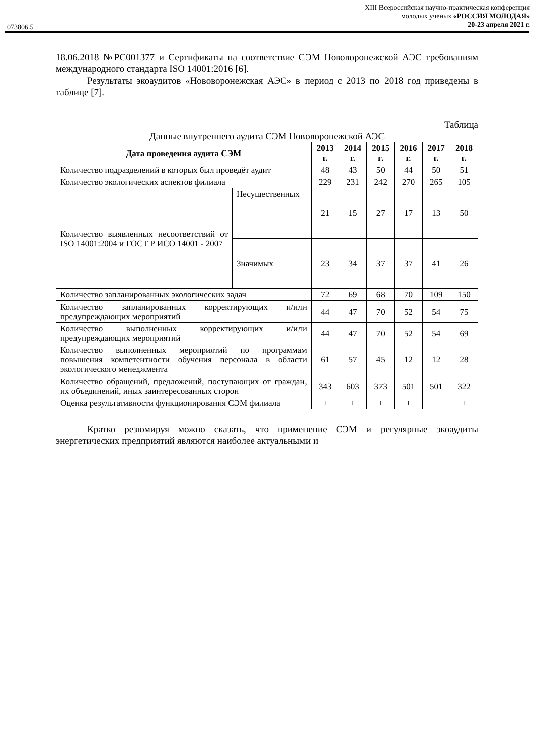XIII Всероссийская научно-практическая конференция
молодых ученых «РОССИЯ МОЛОДАЯ»
20-23 апреля 2021 г.
073806.5
18.06.2018 №РС001377 и Сертификаты на соответствие СЭМ Нововоронежской АЭС требованиям международного стандарта ISO 14001:2016 [6].
Результаты экоаудитов «Нововоронежская АЭС» в период с 2013 по 2018 год приведены в таблице [7].
Таблица
Данные внутреннего аудита СЭМ Нововоронежской АЭС
| Дата проведения аудита СЭМ | | 2013 г. | 2014 г. | 2015 г. | 2016 г. | 2017 г. | 2018 г. |
| --- | --- | --- | --- | --- | --- | --- | --- |
| Количество подразделений в которых был проведёт аудит | | 48 | 43 | 50 | 44 | 50 | 51 |
| Количество экологических аспектов филиала | | 229 | 231 | 242 | 270 | 265 | 105 |
| Количество выявленных несоответствий от ISO 14001:2004 и ГОСТ Р ИСО 14001 - 2007 | Несущественных | 21 | 15 | 27 | 17 | 13 | 50 |
| | Значимых | 23 | 34 | 37 | 37 | 41 | 26 |
| Количество запланированных экологических задач | | 72 | 69 | 68 | 70 | 109 | 150 |
| Количество запланированных корректирующих и/или предупреждающих мероприятий | | 44 | 47 | 70 | 52 | 54 | 75 |
| Количество выполненных корректирующих и/или предупреждающих мероприятий | | 44 | 47 | 70 | 52 | 54 | 69 |
| Количество выполненных мероприятий по программам повышения компетентности обучения персонала в области экологического менеджмента | | 61 | 57 | 45 | 12 | 12 | 28 |
| Количество обращений, предложений, поступающих от граждан, их объединений, иных заинтересованных сторон | | 343 | 603 | 373 | 501 | 501 | 322 |
| Оценка результативности функционирования СЭМ филиала | | + | + | + | + | + | + |
Кратко резюмируя можно сказать, что применение СЭМ и регулярные экоаудиты энергетических предприятий являются наиболее актуальными и